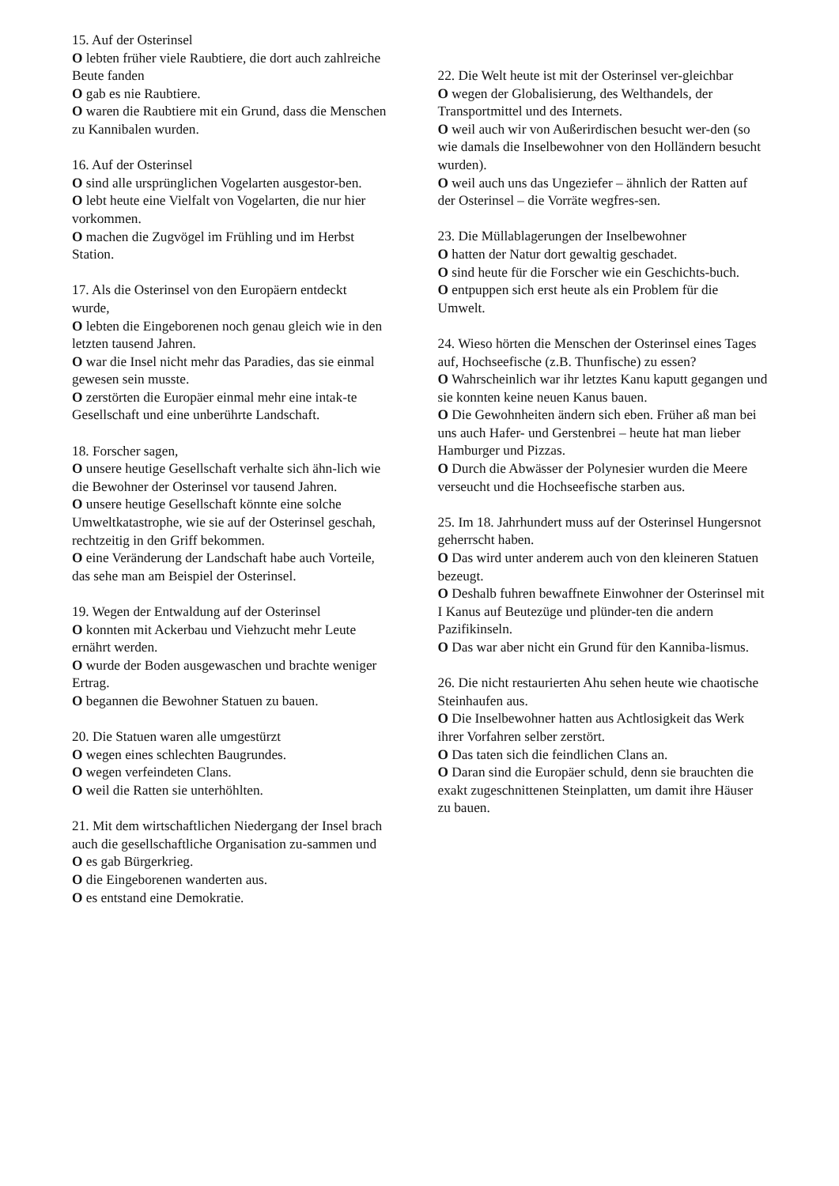15. Auf der Osterinsel
O lebten früher viele Raubtiere, die dort auch zahlreiche Beute fanden
O gab es nie Raubtiere.
O waren die Raubtiere mit ein Grund, dass die Menschen zu Kannibalen wurden.
16. Auf der Osterinsel
O sind alle ursprünglichen Vogelarten ausgestor-ben.
O lebt heute eine Vielfalt von Vogelarten, die nur hier vorkommen.
O machen die Zugvögel im Frühling und im Herbst Station.
17. Als die Osterinsel von den Europäern entdeckt wurde,
O lebten die Eingeborenen noch genau gleich wie in den letzten tausend Jahren.
O war die Insel nicht mehr das Paradies, das sie einmal gewesen sein musste.
O zerstörten die Europäer einmal mehr eine intak-te Gesellschaft und eine unberührte Landschaft.
18. Forscher sagen,
O unsere heutige Gesellschaft verhalte sich ähn-lich wie die Bewohner der Osterinsel vor tausend Jahren.
O unsere heutige Gesellschaft könnte eine solche Umweltkatastrophe, wie sie auf der Osterinsel geschah, rechtzeitig in den Griff bekommen.
O eine Veränderung der Landschaft habe auch Vorteile, das sehe man am Beispiel der Osterinsel.
19. Wegen der Entwaldung auf der Osterinsel
O konnten mit Ackerbau und Viehzucht mehr Leute ernährt werden.
O wurde der Boden ausgewaschen und brachte weniger Ertrag.
O begannen die Bewohner Statuen zu bauen.
20. Die Statuen waren alle umgestürzt
O wegen eines schlechten Baugrundes.
O wegen verfeindeten Clans.
O weil die Ratten sie unterhöhlten.
21. Mit dem wirtschaftlichen Niedergang der Insel brach auch die gesellschaftliche Organisation zu-sammen und
O es gab Bürgerkrieg.
O die Eingeborenen wanderten aus.
O es entstand eine Demokratie.
22. Die Welt heute ist mit der Osterinsel ver-gleichbar
O wegen der Globalisierung, des Welthandels, der Transportmittel und des Internets.
O weil auch wir von Außerirdischen besucht wer-den (so wie damals die Inselbewohner von den Holländern besucht wurden).
O weil auch uns das Ungeziefer – ähnlich der Ratten auf der Osterinsel – die Vorräte wegfres-sen.
23. Die Müllablagerungen der Inselbewohner
O hatten der Natur dort gewaltig geschadet.
O sind heute für die Forscher wie ein Geschichts-buch.
O entpuppen sich erst heute als ein Problem für die Umwelt.
24. Wieso hörten die Menschen der Osterinsel eines Tages auf, Hochseefische (z.B. Thunfische) zu essen?
O Wahrscheinlich war ihr letztes Kanu kaputt gegangen und sie konnten keine neuen Kanus bauen.
O Die Gewohnheiten ändern sich eben. Früher aß man bei uns auch Hafer- und Gerstenbrei – heute hat man lieber Hamburger und Pizzas.
O Durch die Abwässer der Polynesier wurden die Meere verseucht und die Hochseefische starben aus.
25. Im 18. Jahrhundert muss auf der Osterinsel Hungersnot geherrscht haben.
O Das wird unter anderem auch von den kleineren Statuen bezeugt.
O Deshalb fuhren bewaffnete Einwohner der Osterinsel mit I Kanus auf Beutezüge und plünder-ten die andern Pazifikinseln.
O Das war aber nicht ein Grund für den Kanniba-lismus.
26. Die nicht restaurierten Ahu sehen heute wie chaotische Steinhaufen aus.
O Die Inselbewohner hatten aus Achtlosigkeit das Werk ihrer Vorfahren selber zerstört.
O Das taten sich die feindlichen Clans an.
O Daran sind die Europäer schuld, denn sie brauchten die exakt zugeschnittenen Steinplatten, um damit ihre Häuser zu bauen.